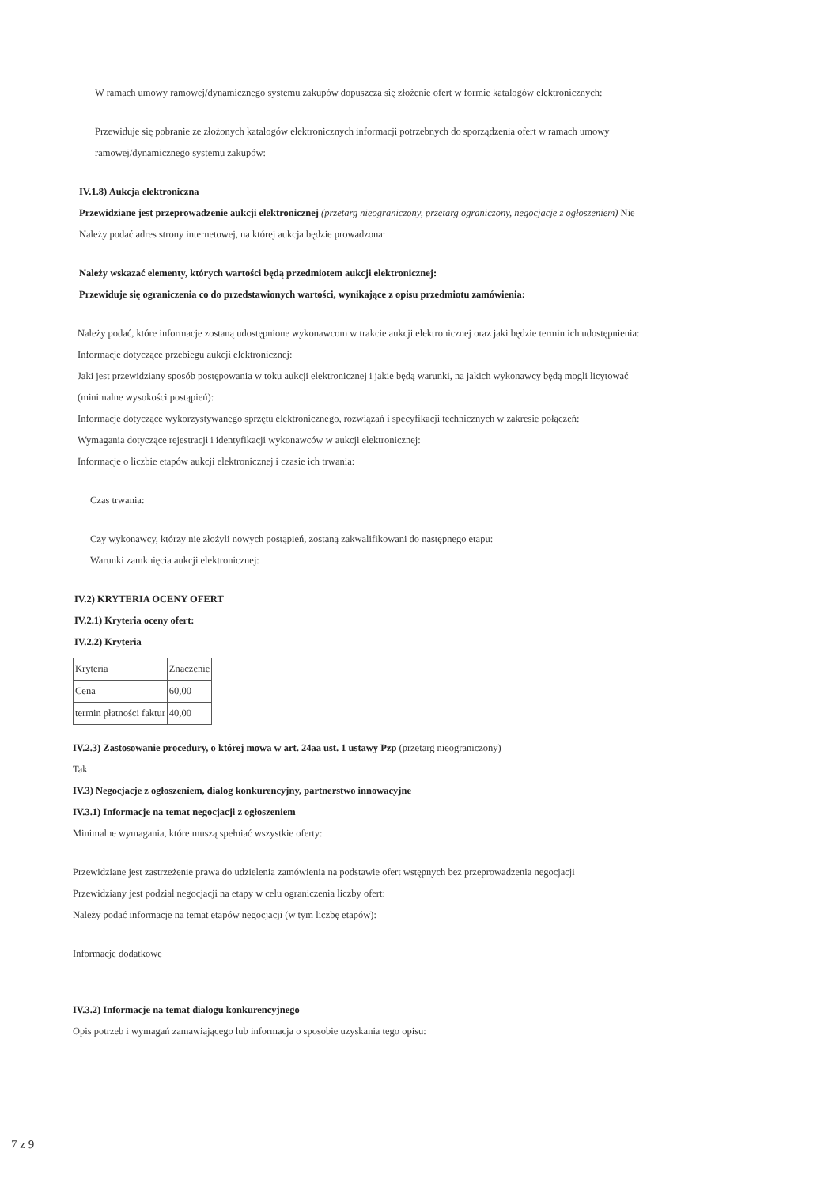W ramach umowy ramowej/dynamicznego systemu zakupów dopuszcza się złożenie ofert w formie katalogów elektronicznych:
Przewiduje się pobranie ze złożonych katalogów elektronicznych informacji potrzebnych do sporządzenia ofert w ramach umowy
ramowej/dynamicznego systemu zakupów:
IV.1.8) Aukcja elektroniczna
Przewidziane jest przeprowadzenie aukcji elektronicznej (przetarg nieograniczony, przetarg ograniczony, negocjacje z ogłoszeniem) Nie
Należy podać adres strony internetowej, na której aukcja będzie prowadzona:
Należy wskazać elementy, których wartości będą przedmiotem aukcji elektronicznej:
Przewiduje się ograniczenia co do przedstawionych wartości, wynikające z opisu przedmiotu zamówienia:
Należy podać, które informacje zostaną udostępnione wykonawcom w trakcie aukcji elektronicznej oraz jaki będzie termin ich udostępnienia:
Informacje dotyczące przebiegu aukcji elektronicznej:
Jaki jest przewidziany sposób postępowania w toku aukcji elektronicznej i jakie będą warunki, na jakich wykonawcy będą mogli licytować
(minimalne wysokości postąpień):
Informacje dotyczące wykorzystywanego sprzętu elektronicznego, rozwiązań i specyfikacji technicznych w zakresie połączeń:
Wymagania dotyczące rejestracji i identyfikacji wykonawców w aukcji elektronicznej:
Informacje o liczbie etapów aukcji elektronicznej i czasie ich trwania:
Czas trwania:
Czy wykonawcy, którzy nie złożyli nowych postąpień, zostaną zakwalifikowani do następnego etapu:
Warunki zamknięcia aukcji elektronicznej:
IV.2) KRYTERIA OCENY OFERT
IV.2.1) Kryteria oceny ofert:
IV.2.2) Kryteria
| Kryteria | Znaczenie |
| Cena | 60,00 |
| termin płatności faktur | 40,00 |
IV.2.3) Zastosowanie procedury, o której mowa w art. 24aa ust. 1 ustawy Pzp (przetarg nieograniczony)
Tak
IV.3) Negocjacje z ogłoszeniem, dialog konkurencyjny, partnerstwo innowacyjne
IV.3.1) Informacje na temat negocjacji z ogłoszeniem
Minimalne wymagania, które muszą spełniać wszystkie oferty:
Przewidziane jest zastrzeżenie prawa do udzielenia zamówienia na podstawie ofert wstępnych bez przeprowadzenia negocjacji
Przewidziany jest podział negocjacji na etapy w celu ograniczenia liczby ofert:
Należy podać informacje na temat etapów negocjacji (w tym liczbę etapów):
Informacje dodatkowe
IV.3.2) Informacje na temat dialogu konkurencyjnego
Opis potrzeb i wymagań zamawiającego lub informacja o sposobie uzyskania tego opisu:
7 z 9